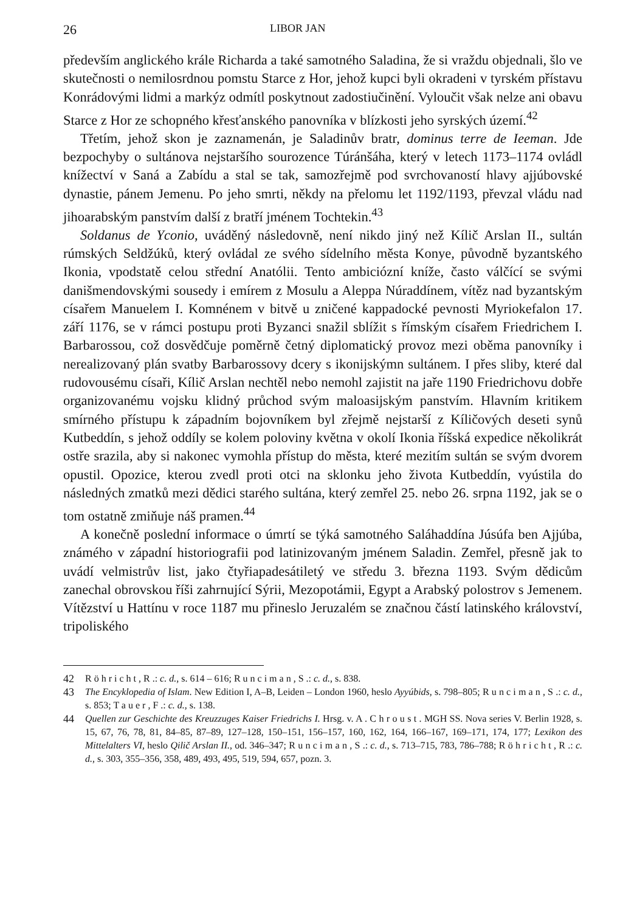26 LIBOR JAN
především anglického krále Richarda a také samotného Saladina, že si vraždu objednali, šlo ve skutečnosti o nemilosrdnou pomstu Starce z Hor, jehož kupci byli okradeni v tyrském přístavu Konrádovými lidmi a markýz odmítl poskytnout zadostiučinění. Vyloučit však nelze ani obavu Starce z Hor ze schopného křesťanského panovníka v blízkosti jeho syrských území.<sup>42</sup>
Třetím, jehož skon je zaznamenán, je Saladinův bratr, dominus terre de Ieeman. Jde bezpochyby o sultánova nejstaršího sourozence Túránšáha, který v letech 1173–1174 ovládl knížectví v Saná a Zabídu a stal se tak, samozřejmě pod svrchovaností hlavy ajjúbovské dynastie, pánem Jemenu. Po jeho smrti, někdy na přelomu let 1192/1193, převzal vládu nad jihoarabským panstvím další z bratří jménem Tochtekin.<sup>43</sup>
Soldanus de Yconio, uváděný následovně, není nikdo jiný než Kílič Arslan II., sultán rúmských Seldžúků, který ovládal ze svého sídelního města Konye, původně byzantského Ikonia, vpodstatě celou střední Anatólii. Tento ambiciózní kníže, často válčící se svými danišmendovskými sousedy i emírem z Mosulu a Aleppa Núraddínem, vítěz nad byzantským císařem Manuelem I. Komnénem v bitvě u zničené kappadocké pevnosti Myriokefalon 17. září 1176, se v rámci postupu proti Byzanci snažil sblížit s římským císařem Friedrichem I. Barbarossou, což dosvědčuje poměrně četný diplomatický provoz mezi oběma panovníky i nerealizovaný plán svatby Barbarossovy dcery s ikonijskýmn sultánem. I přes sliby, které dal rudovousému císaři, Kílič Arslan nechtěl nebo nemohl zajistit na jaře 1190 Friedrichovu dobře organizovanému vojsku klidný průchod svým maloasijským panstvím. Hlavním kritikem smírného přístupu k západním bojovníkem byl zřejmě nejstarší z Kíličových deseti synů Kutbeddín, s jehož oddíly se kolem poloviny května v okolí Ikonia říšská expedice několikrát ostře srazila, aby si nakonec vymohla přístup do města, které mezitím sultán se svým dvorem opustil. Opozice, kterou zvedl proti otci na sklonku jeho života Kutbeddín, vyústila do následných zmatků mezi dědici starého sultána, který zemřel 25. nebo 26. srpna 1192, jak se o tom ostatně zmiňuje náš pramen.<sup>44</sup>
A konečně poslední informace o úmrtí se týká samotného Saláhaddína Júsúfa ben Ajjúba, známého v západní historiografii pod latinizovaným jménem Saladin. Zemřel, přesně jak to uvádí velmistrův list, jako čtyřiapadesátiletý ve středu 3. března 1193. Svým dědicům zanechal obrovskou říši zahrnující Sýrii, Mezopotámii, Egypt a Arabský polostrov s Jemenem. Vítězství u Hattínu v roce 1187 mu přineslo Jeruzalém se značnou částí latinského království, tripoliského
42 R ö h r i c h t , R .: c. d., s. 614 – 616; R u n c i m a n , S .: c. d., s. 838.
43 The Encyklopedia of Islam. New Edition I, A–B, Leiden – London 1960, heslo Ayyúbids, s. 798–805; R u n c i m a n , S .: c. d., s. 853; T a u e r , F .: c. d., s. 138.
44 Quellen zur Geschichte des Kreuzzuges Kaiser Friedrichs I. Hrsg. v. A . C h r o u s t . MGH SS. Nova series V. Berlin 1928, s. 15, 67, 76, 78, 81, 84–85, 87–89, 127–128, 150–151, 156–157, 160, 162, 164, 166–167, 169–171, 174, 177; Lexikon des Mittelalters VI, heslo Qilič Arslan II., od. 346–347; R u n c i m a n , S .: c. d., s. 713–715, 783, 786–788; R ö h r i c h t , R .: c. d., s. 303, 355–356, 358, 489, 493, 495, 519, 594, 657, pozn. 3.